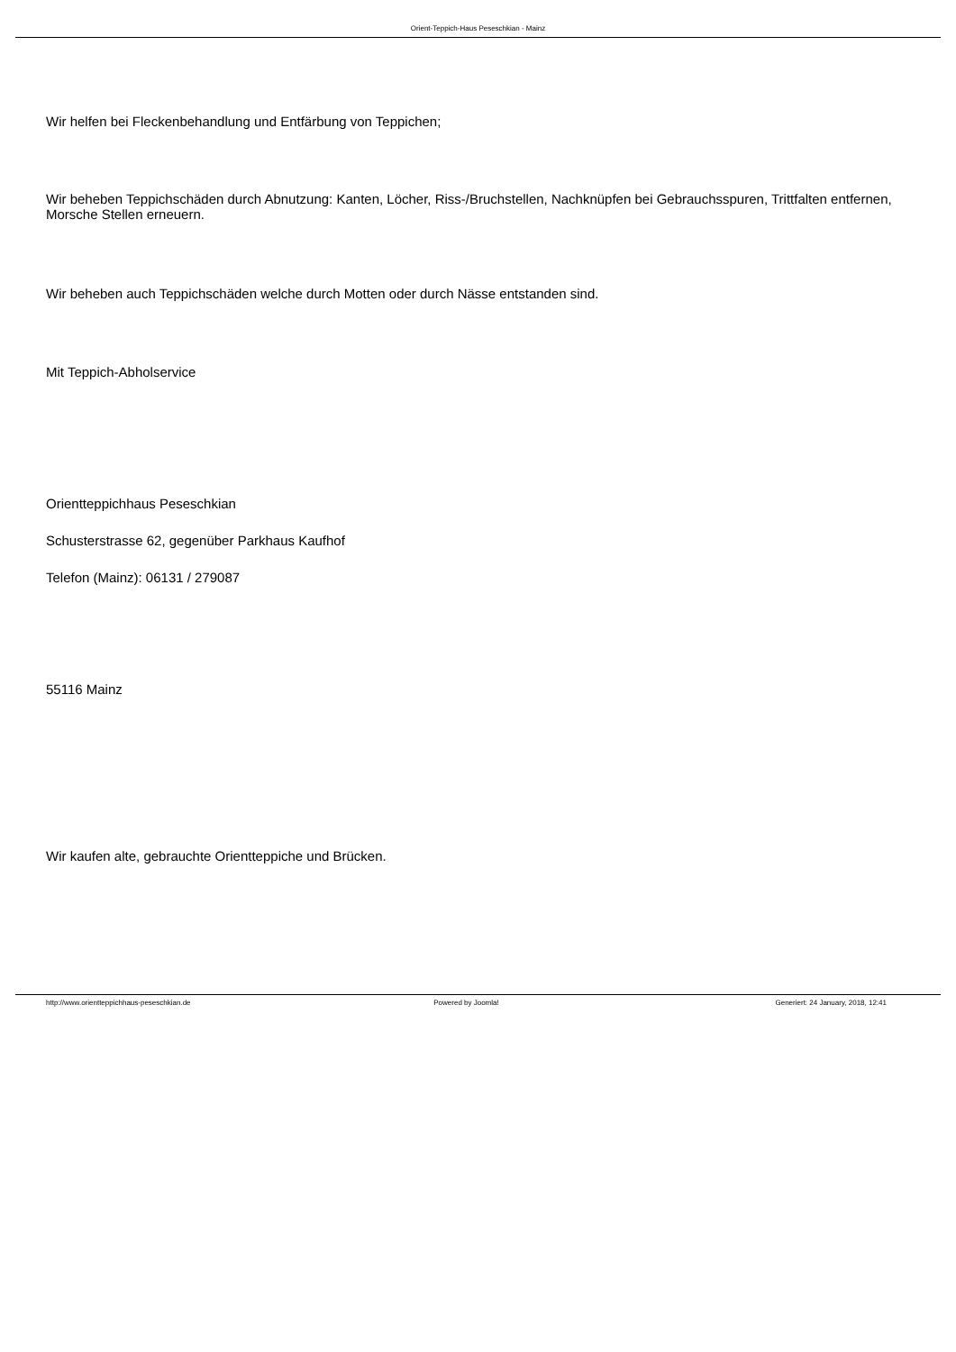Orient-Teppich-Haus Peseschkian - Mainz
Wir helfen bei Fleckenbehandlung und Entfärbung von Teppichen;
Wir beheben Teppichschäden durch Abnutzung: Kanten, Löcher, Riss-/Bruchstellen, Nachknüpfen bei Gebrauchsspuren, Trittfalten entfernen, Morsche Stellen erneuern.
Wir beheben auch Teppichschäden welche durch Motten oder durch Nässe entstanden sind.
Mit Teppich-Abholservice
Orientteppichhaus Peseschkian
Schusterstrasse 62, gegenüber Parkhaus Kaufhof
Telefon (Mainz): 06131 / 279087
55116 Mainz
Wir kaufen alte, gebrauchte Orientteppiche und Brücken.
http://www.orientteppichhaus-peseschkian.de
Powered by Joomla! Generiert: 24 January, 2018, 12:41